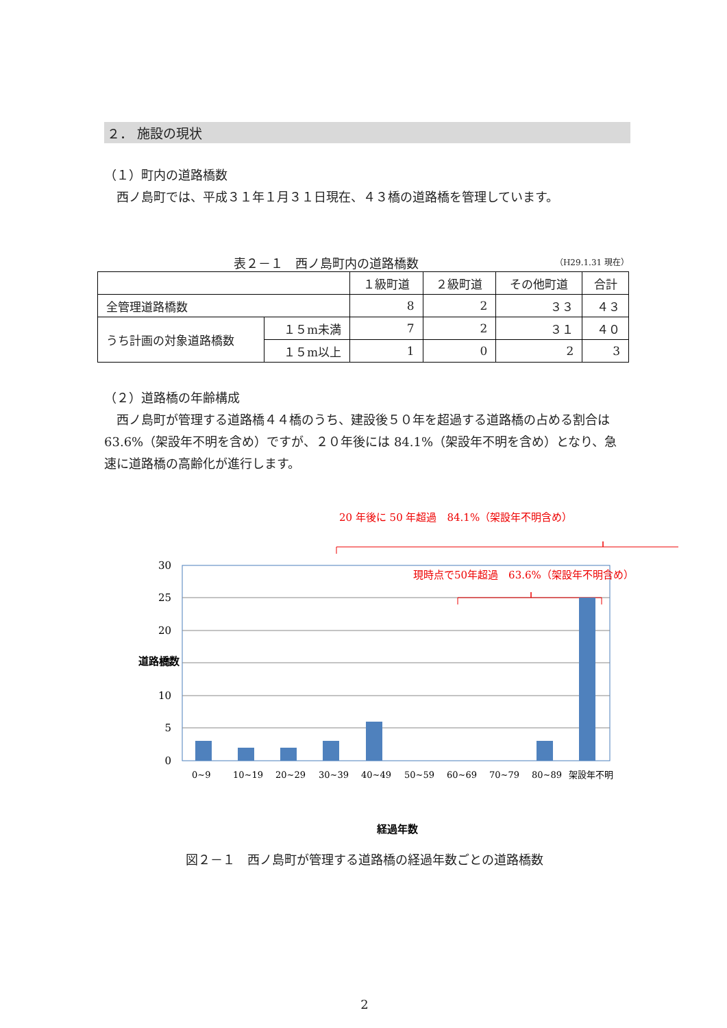２． 施設の現状
（１）町内の道路橋数
　西ノ島町では、平成３１年１月３１日現在、４３橋の道路橋を管理しています。
表２－１　西ノ島町内の道路橋数 （H29.1.31 現在）
| | | １級町道 | ２級町道 | その他町道 | 合計 |
| 全管理道路橋数 | | 8 | 2 | ３３ | ４３ |
| うち計画の対象道路橋数 | １５m未満 | 7 | 2 | ３１ | ４０ |
| | １５m以上 | 1 | 0 | 2 | 3 |
（２）道路橋の年齢構成
　西ノ島町が管理する道路橋４４橋のうち、建設後５０年を超過する道路橋の占める割合は 63.6%（架設年不明を含め）ですが、２０年後には 84.1%（架設年不明を含め）となり、急速に道路橋の高齢化が進行します。
20 年後に 50 年超過　84.1%（架設年不明含め）
30
25
20
15
10
5
0
現時点で50年超過　63.6%（架設年不明含め）
0~9
10~19
20~29
30~39
40~49
50~59
60~69
70~79
80~89
架設年不明
道路橋数
経過年数
図２－１　西ノ島町が管理する道路橋の経過年数ごとの道路橋数
2